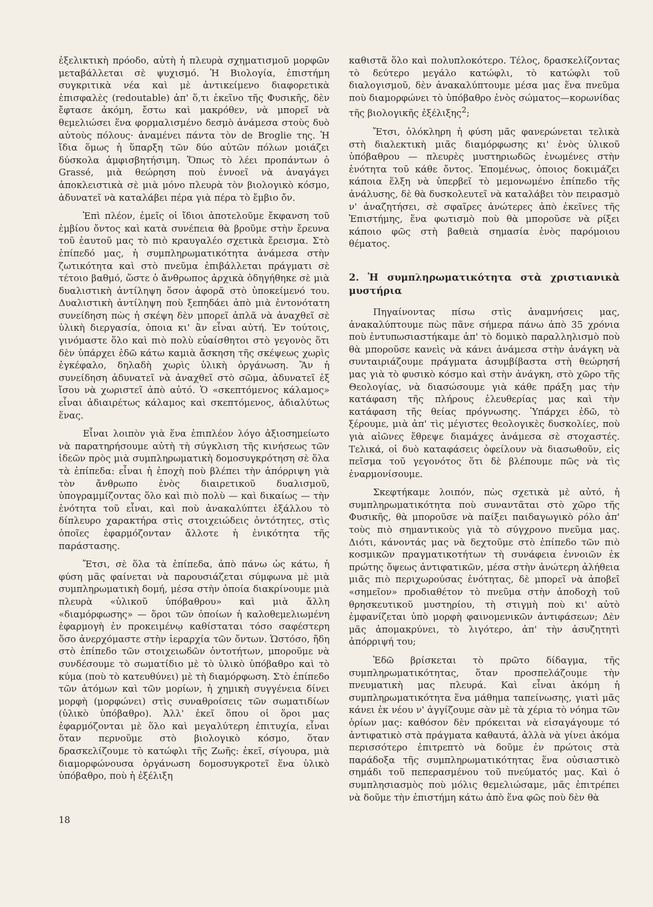ἐξελικτικὴ πρόοδο, αὐτὴ ἡ πλευρὰ σχηματισμοῦ μορφῶν μεταβάλλεται σὲ ψυχισμό. Ἡ Βιολογία, ἐπιστήμη συγκριτικὰ νέα καὶ μὲ ἀντικείμενο διαφορετικὰ ἐπισφαλὲς (redoutable) ἀπ' ὅ,τι ἐκεῖνο τῆς Φυσικῆς, δὲν ἔφτασε ἀκόμη, ἔστω καὶ μακρόθεν, νὰ μπορεῖ νὰ θεμελιώσει ἕνα φορμαλισμένο δεσμὸ ἀνάμεσα στοὺς δυὸ αὐτοὺς πόλους· ἀναμένει πάντα τὸν de Broglie της. Ἡ ἴδια ὅμως ἡ ὕπαρξη τῶν δύο αὐτῶν πόλων μοιάζει δύσκολα ἀμφισβητήσιμη. Ὅπως τὸ λέει προπάντων ὁ Grassé, μιὰ θεώρηση ποὺ ἐννοεῖ νὰ ἀναγάγει ἀποκλειστικὰ σὲ μιὰ μόνο πλευρὰ τὸν βιολογικὸ κόσμο, ἀδυνατεῖ νὰ καταλάβει πέρα γιὰ πέρα τὸ ἔμβιο ὄν.
Ἐπὶ πλέον, ἐμεῖς οἱ ἴδιοι ἀποτελοῦμε ἔκφανση τοῦ ἐμβίου ὄντος καὶ κατὰ συνέπεια θὰ βροῦμε στὴν ἔρευνα τοῦ ἑαυτοῦ μας τὸ πιὸ κραυγαλέο σχετικὰ ἔρεισμα. Στὸ ἐπίπεδό μας, ἡ συμπληρωματικότητα ἀνάμεσα στὴν ζωτικότητα καὶ στὸ πνεῦμα ἐπιβάλλεται πράγματι σὲ τέτοιο βαθμό, ὥστε ὁ ἄνθρωπος ἀρχικὰ ὁδηγήθηκε σὲ μιὰ δυαλιστικὴ ἀντίληψη ὅσον ἀφορᾶ στὸ ὑποκείμενό του. Δυαλιστικὴ ἀντίληψη ποὺ ξεπηδάει ἀπὸ μιὰ ἐντονότατη συνείδηση πὼς ἡ σκέψη δὲν μπορεῖ ἁπλᾶ νὰ ἀναχθεῖ σὲ ὑλικὴ διεργασία, ὁποια κι' ἂν εἶναι αὐτή. Ἐν τούτοις, γινόμαστε ὅλο καὶ πιὸ πολὺ εὐαίσθητοι στὸ γεγονὸς ὅτι δὲν ὑπάρχει ἐδῶ κάτω καμιὰ ἄσκηση τῆς σκέψεως χωρὶς ἐγκέφαλο, δηλαδὴ χωρὶς ὑλικὴ ὀργάνωση. Ἂν ἡ συνείδηση ἀδυνατεῖ νὰ ἀναχθεῖ στὸ σῶμα, ἀδυνατεῖ ἐξ ἴσου νὰ χωριστεῖ ἀπὸ αὐτό. Ὁ «σκεπτόμενος κάλαμος» εἶναι ἀδιαιρέτως κάλαμος καὶ σκεπτόμενος, ἀδιαλύτως ἕνας.
Εἶναι λοιπὸν γιὰ ἕνα ἐπιπλέον λόγο ἀξιοσημείωτο νὰ παρατηρήσουμε αὐτὴ τὴ σύγκλιση τῆς κινήσεως τῶν ἰδεῶν πρὸς μιὰ συμπληρωματικὴ δομοσυγκρότηση σὲ ὅλα τὰ ἐπίπεδα: εἶναι ἡ ἐποχὴ ποὺ βλέπει τὴν ἀπόρριψη γιὰ τὸν ἄνθρωπο ἑνὸς διαιρετικοῦ δυαλισμοῦ, ὑπογραμμίζοντας ὅλο καὶ πιὸ πολὺ — καὶ δικαίως — τὴν ἑνότητα τοῦ εἶναι, καὶ ποὺ ἀνακαλύπτει ἐξάλλου τὸ δίπλευρο χαρακτήρα στὶς στοιχειώδεις ὀντότητες, στὶς ὁποῖες ἐφαρμόζονταν ἄλλοτε ἡ ἑνικότητα τῆς παράστασης.
Ἔτσι, σὲ ὅλα τὰ ἐπίπεδα, ἀπὸ πάνω ὡς κάτω, ἡ φύση μᾶς φαίνεται νὰ παρουσιάζεται σύμφωνα μὲ μιὰ συμπληρωματικὴ δομή, μέσα στὴν ὁποία διακρίνουμε μιὰ πλευρὰ «ὑλικοῦ ὑπόβαθρου» καὶ μιὰ ἄλλη «διαμόρφωσης» — ὅροι τῶν ὁποίων ἡ καλοθεμελιωμένη ἐφαρμογὴ ἐν προκειμένῳ καθίσταται τόσο σαφέστερη ὅσο ἀνερχόμαστε στὴν ἱεραρχία τῶν ὄντων. Ὡστόσο, ἤδη στὸ ἐπίπεδο τῶν στοιχειωδῶν ὀντοτήτων, μποροῦμε νὰ συνδέσουμε τὸ σωματίδιο μὲ τὸ ὑλικὸ ὑπόβαθρο καὶ τὸ κύμα (ποὺ τὸ κατευθύνει) μὲ τὴ διαμόρφωση. Στὸ ἐπίπεδο τῶν ἀτόμων καὶ τῶν μορίων, ἡ χημικὴ συγγένεια δίνει μορφὴ (μορφώνει) στὶς συναθροίσεις τῶν σωματιδίων (ὑλικὸ ὑπόβαθρο). Ἀλλ' ἐκεῖ ὅπου οἱ ὅροι μας ἐφαρμόζονται μὲ ὅλο καὶ μεγαλύτερη ἐπιτυχία, εἶναι ὅταν περνοῦμε στὸ βιολογικὸ κόσμο, ὅταν δρασκελίζουμε τὸ κατώφλι τῆς Ζωῆς: ἐκεῖ, σίγουρα, μιὰ διαμορφώνουσα ὀργάνωση δομοσυγκροτεῖ ἕνα ὑλικὸ ὑπόβαθρο, ποὺ ἡ ἐξέλιξη
καθιστᾶ ὅλο καὶ πολυπλοκότερο. Τέλος, δρασκελίζοντας τὸ δεύτερο μεγάλο κατώφλι, τὸ κατώφλι τοῦ διαλογισμοῦ, δὲν ἀνακαλύπτουμε μέσα μας ἕνα πνεῦμα ποὺ διαμορφώνει τὸ ὑπόβαθρο ἑνὸς σώματος—κορωνίδας τῆς βιολογικῆς ἐξέλιξης<sup>2</sup>;
Ἔτσι, ὁλόκληρη ἡ φύση μᾶς φανερώνεται τελικὰ στὴ διαλεκτικὴ μιᾶς διαμόρφωσης κι' ἑνὸς ὑλικοῦ ὑπόβαθρου — πλευρὲς μυστηριωδῶς ἑνωμένες στὴν ἑνότητα τοῦ κάθε ὄντος. Ἑπομένως, ὁποιος δοκιμάζει κάποια ἕλξη νὰ ὑπερβεῖ τὸ μεμονωμένο ἐπίπεδο τῆς ἀνάλυσης, δὲ θὰ δυσκολευτεῖ νὰ καταλάβει τὸν πειρασμὸ ν' ἀναζητήσει, σὲ σφαῖρες ἀνώτερες ἀπὸ ἐκεῖνες τῆς Ἐπιστήμης, ἕνα φωτισμὸ ποὺ θὰ μποροῦσε νὰ ρίξει κάποιο φῶς στὴ βαθειὰ σημασία ἑνὸς παρόμοιου θέματος.
2. Ἡ συμπληρωματικότητα στὰ χριστιανικὰ μυστήρια
Πηγαίνοντας πίσω στὶς ἀναμνήσεις μας, ἀνακαλύπτουμε πὼς πᾶνε σήμερα πάνω ἀπὸ 35 χρόνια ποὺ ἐντυπωσιαστήκαμε ἀπ' τὸ δομικὸ παραλληλισμὸ ποὺ θὰ μποροῦσε κανεὶς νὰ κάνει ἀνάμεσα στὴν ἀνάγκη νὰ συνταιριάζουμε πράγματα ἀσυμβίβαστα στὴ θεώρησή μας γιὰ τὸ φυσικὸ κόσμο καὶ στὴν ἀνάγκη, στὸ χῶρο τῆς Θεολογίας, νὰ διασώσουμε γιὰ κάθε πράξη μας τὴν κατάφαση τῆς πλήρους ἐλευθερίας μας καὶ τὴν κατάφαση τῆς θείας πρόγνωσης. Ὑπάρχει ἐδῶ, τὸ ξέρουμε, μιὰ ἀπ' τὶς μέγιστες θεολογικὲς δυσκολίες, ποὺ γιὰ αἰῶνες ἔθρεψε διαμάχες ἀνάμεσα σὲ στοχαστές. Τελικά, οἱ δυὸ καταφάσεις ὀφείλουν νὰ διασωθοῦν, εἰς πεῖσμα τοῦ γεγονότος ὅτι δὲ βλέπουμε πῶς νὰ τὶς ἐναρμονίσουμε.
Σκεφτήκαμε λοιπόν, πὼς σχετικὰ μὲ αὐτό, ἡ συμπληρωματικότητα ποὺ συναντᾶται στὸ χῶρο τῆς Φυσικῆς, θὰ μποροῦσε νὰ παίξει παιδαγωγικὸ ρόλο ἀπ' τοὺς πιὸ σημαντικοὺς γιὰ τὸ σύγχρονο πνεῦμα μας. Διότι, κάνοντάς μας νὰ δεχτοῦμε στὸ ἐπίπεδο τῶν πιὸ κοσμικῶν πραγματικοτήτων τὴ συνάφεια ἐννοιῶν ἐκ πρώτης ὄψεως ἀντιφατικῶν, μέσα στὴν ἀνώτερη ἀλήθεια μιᾶς πιὸ περιχωρούσας ἑνότητας, δὲ μπορεῖ νὰ ἀποβεῖ «σημεῖον» προδιαθέτον τὸ πνεῦμα στὴν ἀποδοχὴ τοῦ θρησκευτικοῦ μυστηρίου, τὴ στιγμὴ ποὺ κι' αὐτὸ ἐμφανίζεται ὑπὸ μορφὴ φαινομενικῶν ἀντιφάσεων; Δὲν μᾶς ἀπομακρύνει, τὸ λιγότερο, ἀπ' τὴν ἀσυζητητὶ ἀπόρριψή του;
Ἐδῶ βρίσκεται τὸ πρῶτο δίδαγμα, τῆς συμπληρωματικότητας, ὅταν προσπελάζουμε τὴν πνευματικὴ μας πλευρά. Καὶ εἶναι ἀκόμη ἡ συμπληρωματικότητα ἕνα μάθημα ταπείνωσης, γιατὶ μᾶς κάνει ἐκ νέου ν' ἀγγίζουμε σὰν μὲ τὰ χέρια τὸ νόημα τῶν ὁρίων μας: καθόσον δὲν πρόκειται νὰ εἰσαγάγουμε τό ἀντιφατικὸ στὰ πράγματα καθαυτά, ἀλλὰ νὰ γίνει ἀκόμα περισσότερο ἐπιτρεπτὸ νὰ δοῦμε ἐν πρώτοις στὰ παράδοξα τῆς συμπληρωματικότητας ἕνα οὐσιαστικὸ σημάδι τοῦ πεπερασμένου τοῦ πνεύματός μας. Καὶ ὁ συμπλησιασμὸς ποὺ μόλις θεμελιώσαμε, μᾶς ἐπιτρέπει νὰ δοῦμε τὴν ἐπιστήμη κάτω ἀπὸ ἕνα φῶς ποὺ δὲν θὰ
18